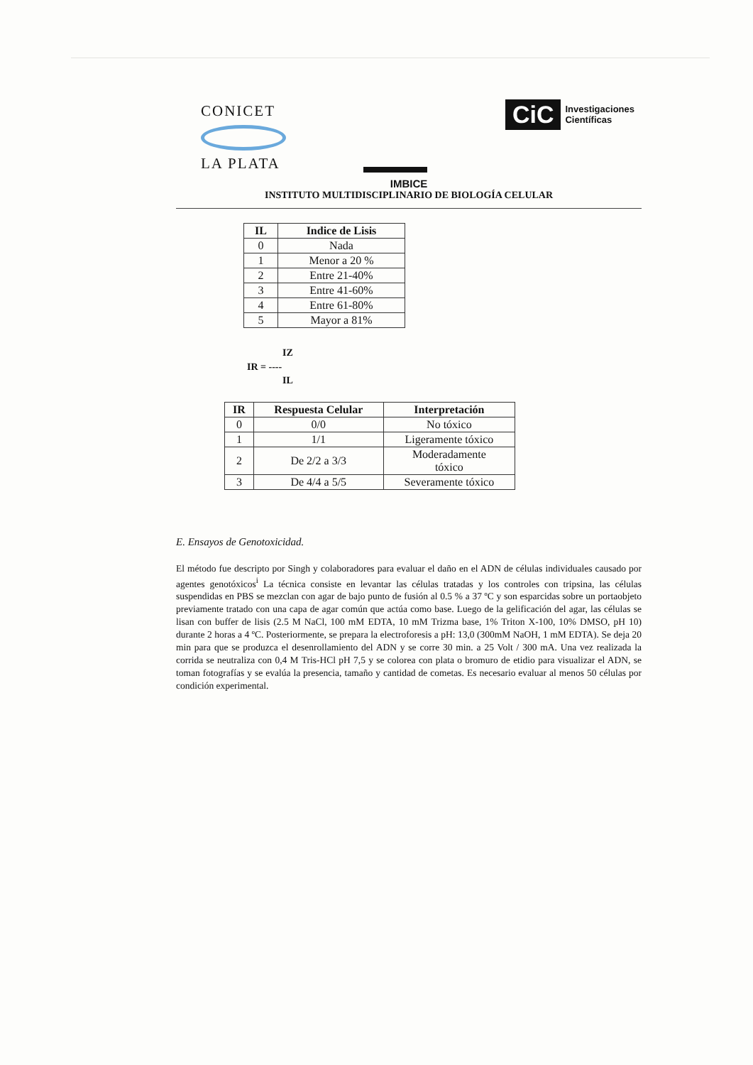CONICET
LA PLATA
CiC Investigaciones
Científicas
IMBICE
INSTITUTO MULTIDISCIPLINARIO DE BIOLOGÍA CELULAR
| IL | Indice de Lisis |
| --- | --- |
| 0 | Nada |
| 1 | Menor a 20 % |
| 2 | Entre 21-40% |
| 3 | Entre 41-60% |
| 4 | Entre 61-80% |
| 5 | Mayor a 81% |
IZ
IR = ----
IL
| IR | Respuesta Celular | Interpretación |
| --- | --- | --- |
| 0 | 0/0 | No tóxico |
| 1 | 1/1 | Ligeramente tóxico |
| 2 | De 2/2 a 3/3 | Moderadamente tóxico |
| 3 | De 4/4 a 5/5 | Severamente tóxico |
E. Ensayos de Genotoxicidad.
El método fue descripto por Singh y colaboradores para evaluar el daño en el ADN de células individuales causado por agentes genotóxicos<sup>i</sup> La técnica consiste en levantar las células tratadas y los controles con tripsina, las células suspendidas en PBS se mezclan con agar de bajo punto de fusión al 0.5 % a 37 ºC y son esparcidas sobre un portaobjeto previamente tratado con una capa de agar común que actúa como base. Luego de la gelificación del agar, las células se lisan con buffer de lisis (2.5 M NaCl, 100 mM EDTA, 10 mM Trizma base, 1% Triton X-100, 10% DMSO, pH 10) durante 2 horas a 4 ºC. Posteriormente, se prepara la electroforesis a pH: 13,0 (300mM NaOH, 1 mM EDTA). Se deja 20 min para que se produzca el desenrollamiento del ADN y se corre 30 min. a 25 Volt / 300 mA. Una vez realizada la corrida se neutraliza con 0,4 M Tris-HCl pH 7,5 y se colorea con plata o bromuro de etidio para visualizar el ADN, se toman fotografías y se evalúa la presencia, tamaño y cantidad de cometas. Es necesario evaluar al menos 50 células por condición experimental.